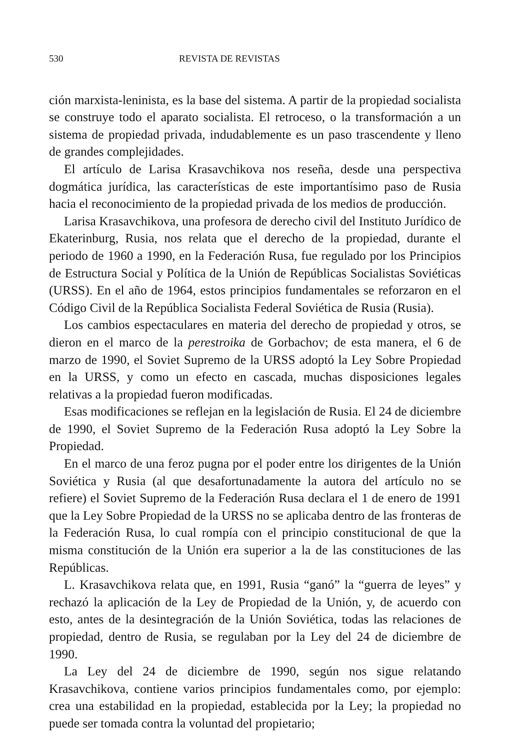530 REVISTA DE REVISTAS
ción marxista-leninista, es la base del sistema. A partir de la propiedad socialista se construye todo el aparato socialista. El retroceso, o la transformación a un sistema de propiedad privada, indudablemente es un paso trascendente y lleno de grandes complejidades.
El artículo de Larisa Krasavchikova nos reseña, desde una perspectiva dogmática jurídica, las características de este importantísimo paso de Rusia hacia el reconocimiento de la propiedad privada de los medios de producción.
Larisa Krasavchikova, una profesora de derecho civil del Instituto Jurídico de Ekaterinburg, Rusia, nos relata que el derecho de la propiedad, durante el periodo de 1960 a 1990, en la Federación Rusa, fue regulado por los Principios de Estructura Social y Política de la Unión de Repúblicas Socialistas Soviéticas (URSS). En el año de 1964, estos principios fundamentales se reforzaron en el Código Civil de la República Socialista Federal Soviética de Rusia (Rusia).
Los cambios espectaculares en materia del derecho de propiedad y otros, se dieron en el marco de la perestroika de Gorbachov; de esta manera, el 6 de marzo de 1990, el Soviet Supremo de la URSS adoptó la Ley Sobre Propiedad en la URSS, y como un efecto en cascada, muchas disposiciones legales relativas a la propiedad fueron modificadas.
Esas modificaciones se reflejan en la legislación de Rusia. El 24 de diciembre de 1990, el Soviet Supremo de la Federación Rusa adoptó la Ley Sobre la Propiedad.
En el marco de una feroz pugna por el poder entre los dirigentes de la Unión Soviética y Rusia (al que desafortunadamente la autora del artículo no se refiere) el Soviet Supremo de la Federación Rusa declara el 1 de enero de 1991 que la Ley Sobre Propiedad de la URSS no se aplicaba dentro de las fronteras de la Federación Rusa, lo cual rompía con el principio constitucional de que la misma constitución de la Unión era superior a la de las constituciones de las Repúblicas.
L. Krasavchikova relata que, en 1991, Rusia “ganó” la “guerra de leyes” y rechazó la aplicación de la Ley de Propiedad de la Unión, y, de acuerdo con esto, antes de la desintegración de la Unión Soviética, todas las relaciones de propiedad, dentro de Rusia, se regulaban por la Ley del 24 de diciembre de 1990.
La Ley del 24 de diciembre de 1990, según nos sigue relatando Krasavchikova, contiene varios principios fundamentales como, por ejemplo: crea una estabilidad en la propiedad, establecida por la Ley; la propiedad no puede ser tomada contra la voluntad del propietario;